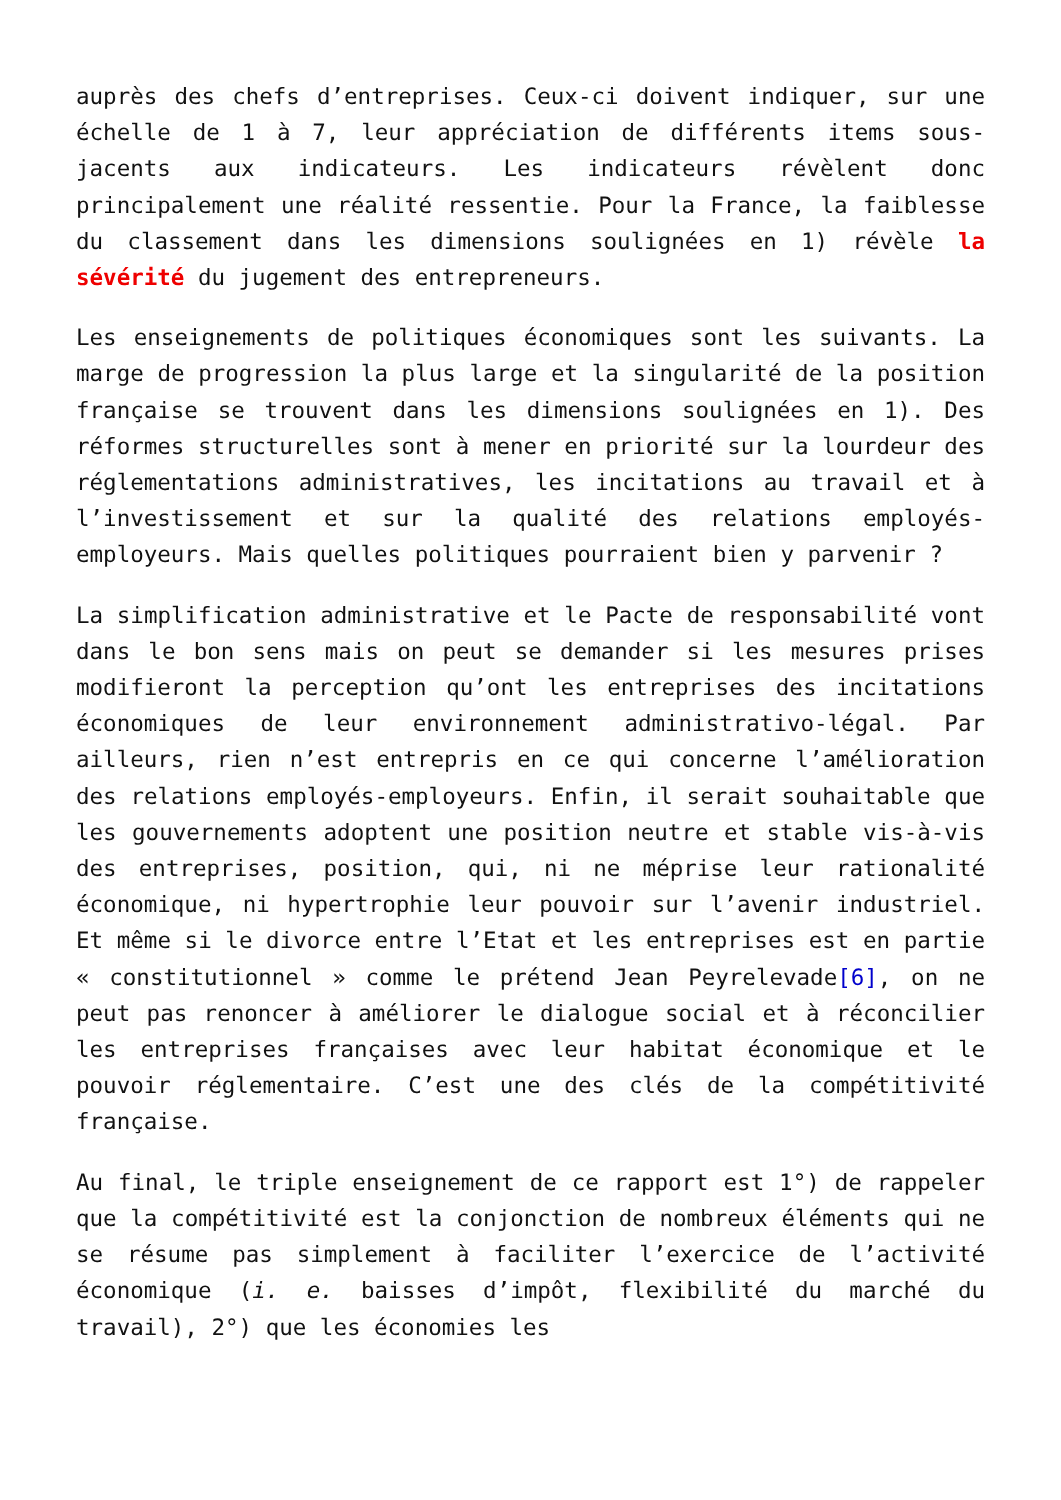auprès des chefs d’entreprises. Ceux-ci doivent indiquer, sur une échelle de 1 à 7, leur appréciation de différents items sous-jacents aux indicateurs. Les indicateurs révèlent donc principalement une réalité ressentie. Pour la France, la faiblesse du classement dans les dimensions soulignées en 1) révèle la sévérité du jugement des entrepreneurs.
Les enseignements de politiques économiques sont les suivants. La marge de progression la plus large et la singularité de la position française se trouvent dans les dimensions soulignées en 1). Des réformes structurelles sont à mener en priorité sur la lourdeur des réglementations administratives, les incitations au travail et à l’investissement et sur la qualité des relations employés-employeurs. Mais quelles politiques pourraient bien y parvenir ?
La simplification administrative et le Pacte de responsabilité vont dans le bon sens mais on peut se demander si les mesures prises modifieront la perception qu’ont les entreprises des incitations économiques de leur environnement administrativo-légal. Par ailleurs, rien n’est entrepris en ce qui concerne l’amélioration des relations employés-employeurs. Enfin, il serait souhaitable que les gouvernements adoptent une position neutre et stable vis-à-vis des entreprises, position, qui, ni ne méprise leur rationalité économique, ni hypertrophie leur pouvoir sur l’avenir industriel. Et même si le divorce entre l’Etat et les entreprises est en partie « constitutionnel » comme le prétend Jean Peyrelevade[6], on ne peut pas renoncer à améliorer le dialogue social et à réconcilier les entreprises françaises avec leur habitat économique et le pouvoir réglementaire. C’est une des clés de la compétitivité française.
Au final, le triple enseignement de ce rapport est 1°) de rappeler que la compétitivité est la conjonction de nombreux éléments qui ne se résume pas simplement à faciliter l’exercice de l’activité économique (i. e. baisses d’impôt, flexibilité du marché du travail), 2°) que les économies les